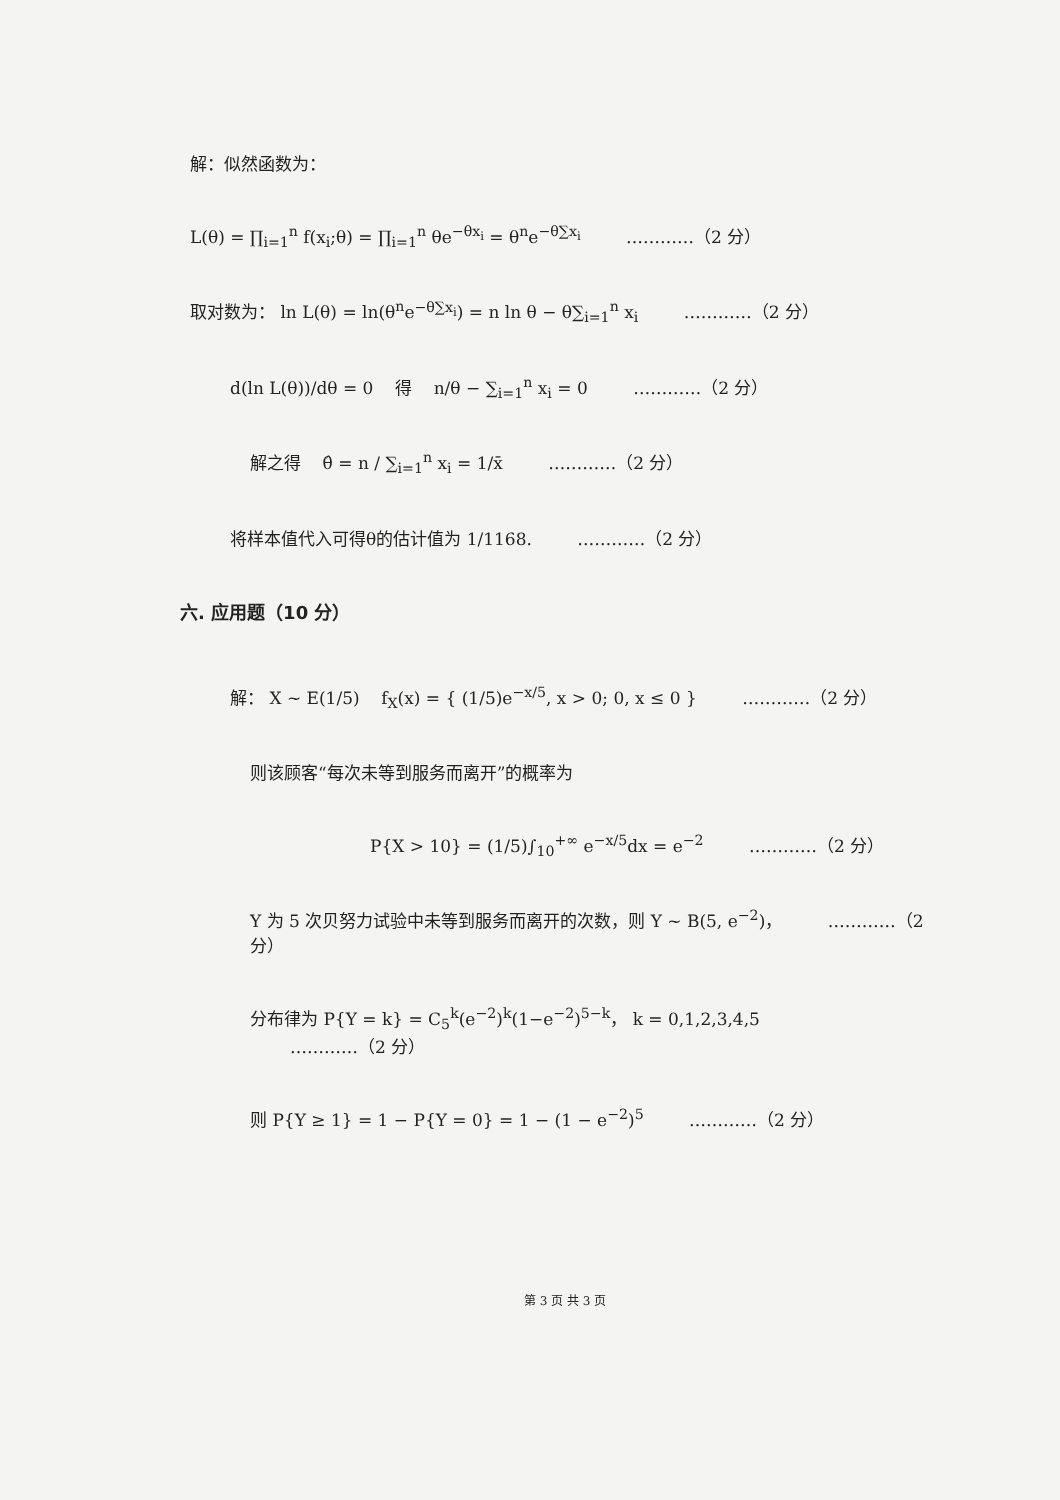解：似然函数为：
L(θ) = ∏<sub>i=1</sub><sup>n</sup> f(x<sub>i</sub>;θ) = ∏<sub>i=1</sub><sup>n</sup> θe<sup>−θx<sub>i</sub></sup> = θ<sup>n</sup>e<sup>−θ∑x<sub>i</sub></sup> …………（2 分）
取对数为： ln L(θ) = ln(θ<sup>n</sup>e<sup>−θ∑x<sub>i</sub></sup>) = n ln θ − θ∑<sub>i=1</sub><sup>n</sup> x<sub>i</sub> …………（2 分）
d(ln L(θ))/dθ = 0 得 n/θ − ∑<sub>i=1</sub><sup>n</sup> x<sub>i</sub> = 0 …………（2 分）
解之得 θ̂ = n / ∑<sub>i=1</sub><sup>n</sup> x<sub>i</sub> = 1/x̄ …………（2 分）
将样本值代入可得θ的估计值为 1/1168. …………（2 分）
六. 应用题（10 分）
解： X ~ E(1/5) f<sub>X</sub>(x) = { (1/5)e<sup>−x/5</sup>, x > 0; 0, x ≤ 0 } …………（2 分）
则该顾客“每次未等到服务而离开”的概率为
P{X > 10} = (1/5)∫<sub>10</sub><sup>+∞</sup> e<sup>−x/5</sup>dx = e<sup>−2</sup> …………（2 分）
Y 为 5 次贝努力试验中未等到服务而离开的次数，则 Y ~ B(5, e<sup>−2</sup>)， …………（2 分）
分布律为 P{Y = k} = C<sub>5</sub><sup>k</sup>(e<sup>−2</sup>)<sup>k</sup>(1−e<sup>−2</sup>)<sup>5−k</sup>， k = 0,1,2,3,4,5 …………（2 分）
则 P{Y ≥ 1} = 1 − P{Y = 0} = 1 − (1 − e<sup>−2</sup>)<sup>5</sup> …………（2 分）
第 3 页 共 3 页